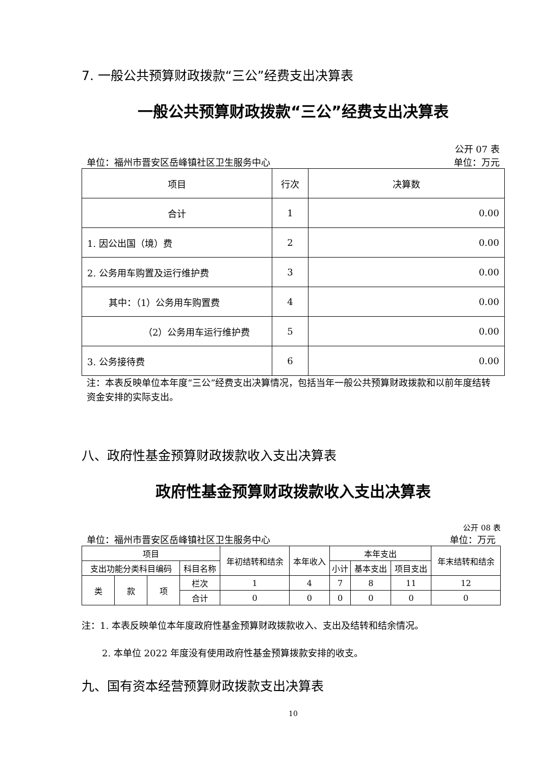7. 一般公共预算财政拨款“三公”经费支出决算表
一般公共预算财政拨款“三公”经费支出决算表
公开 07 表
单位：福州市晋安区岳峰镇社区卫生服务中心 单位：万元
| 项目 | 行次 | 决算数 |
| --- | --- | --- |
| 合计 | 1 | 0.00 |
| 1. 因公出国（境）费 | 2 | 0.00 |
| 2. 公务用车购置及运行维护费 | 3 | 0.00 |
| 其中：（1）公务用车购置费 | 4 | 0.00 |
| （2）公务用车运行维护费 | 5 | 0.00 |
| 3. 公务接待费 | 6 | 0.00 |
注：本表反映单位本年度“三公”经费支出决算情况，包括当年一般公共预算财政拨款和以前年度结转资金安排的实际支出。
八、政府性基金预算财政拨款收入支出决算表
政府性基金预算财政拨款收入支出决算表
公开 08 表
单位：福州市晋安区岳峰镇社区卫生服务中心 单位：万元
| 项目 | | | | 年初结转和结余 | 本年收入 | 本年支出 | | | 年末结转和结余 |
| --- | --- | --- | --- | --- | --- | --- | --- | --- | --- |
| 支出功能分类科目编码 | | | 科目名称 | | | 小计 | 基本支出 | 项目支出 | |
| 类 | 款 | 项 | 栏次 | 1 | 4 | 7 | 8 | 11 | 12 |
| | | | 合计 | 0 | 0 | 0 | 0 | 0 | 0 |
注：1. 本表反映单位本年度政府性基金预算财政拨款收入、支出及结转和结余情况。
2. 本单位 2022 年度没有使用政府性基金预算拨款安排的收支。
九、国有资本经营预算财政拨款支出决算表
10